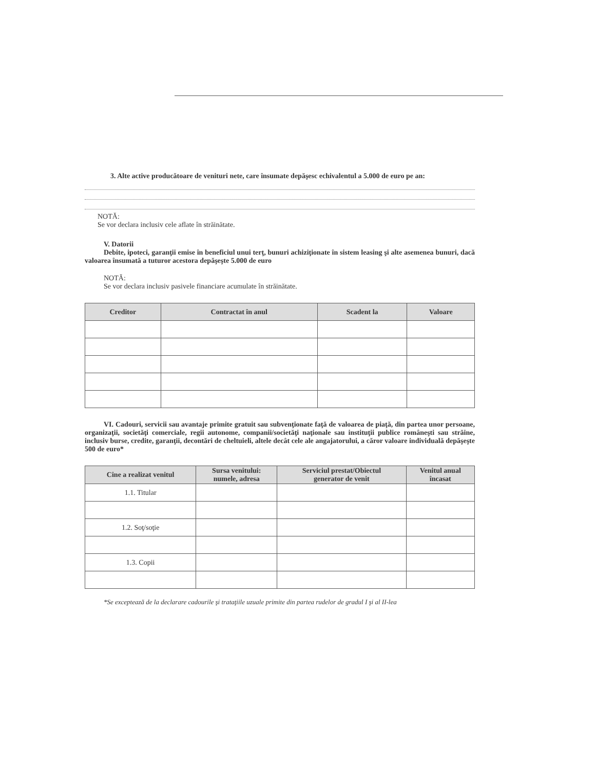3. Alte active producătoare de venituri nete, care însumate depăşesc echivalentul a 5.000 de euro pe an:
NOTĂ:
Se vor declara inclusiv cele aflate în străinătate.
V. Datorii
Debite, ipoteci, garanţii emise în beneficiul unui terţ, bunuri achiziţionate în sistem leasing şi alte asemenea bunuri, dacă valoarea însumată a tuturor acestora depăşeşte 5.000 de euro
NOTĂ:
Se vor declara inclusiv pasivele financiare acumulate în străinătate.
| Creditor | Contractat în anul | Scadent la | Valoare |
| --- | --- | --- | --- |
VI. Cadouri, servicii sau avantaje primite gratuit sau subvenţionate faţă de valoarea de piaţă, din partea unor persoane, organizaţii, societăţi comerciale, regii autonome, companii/societăţi naţionale sau instituţii publice româneşti sau străine, inclusiv burse, credite, garanţii, decontări de cheltuieli, altele decât cele ale angajatorului, a căror valoare individuală depăşeşte 500 de euro*
| Cine a realizat venitul | Sursa venitului: numele, adresa | Serviciul prestat/Obiectul generator de venit | Venitul anual încasat |
| --- | --- | --- | --- |
| 1.1. Titular | | | |
| 1.2. Soţ/soţie | | | |
| 1.3. Copii | | | |
*Se exceptează de la declarare cadourile şi trataţiile uzuale primite din partea rudelor de gradul I şi al II-lea